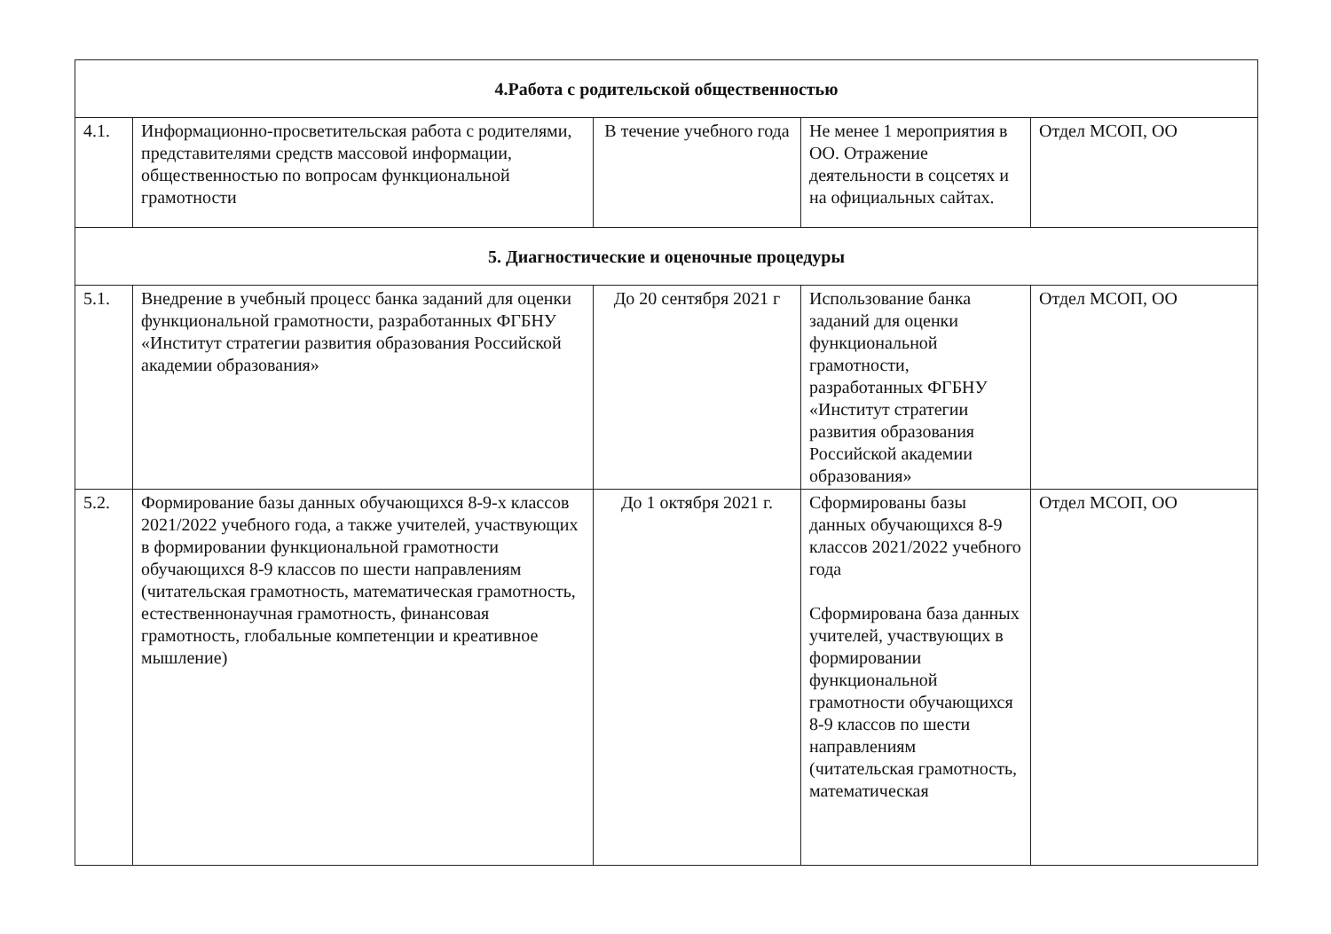| 4.Работа с родительской общественностью | | | | |
| 4.1. | Информационно-просветительская работа с родителями, представителями средств массовой информации, общественностью по вопросам функциональной грамотности | В течение учебного года | Не менее 1 мероприятия в ОО. Отражение деятельности в соцсетях и на официальных сайтах. | Отдел МСОП, ОО |
| 5. Диагностические и оценочные процедуры | | | | |
| 5.1. | Внедрение в учебный процесс банка заданий для оценки функциональной грамотности, разработанных ФГБНУ «Институт стратегии развития образования Российской академии образования» | До 20 сентября 2021 г | Использование банка заданий для оценки функциональной грамотности, разработанных ФГБНУ «Институт стратегии развития образования Российской академии образования» | Отдел МСОП, ОО |
| 5.2. | Формирование базы данных обучающихся 8-9-х классов 2021/2022 учебного года, а также учителей, участвующих в формировании функциональной грамотности обучающихся 8-9 классов по шести направлениям (читательская грамотность, математическая грамотность, естественнонаучная грамотность, финансовая грамотность, глобальные компетенции и креативное мышление) | До 1 октября 2021 г. | Сформированы базы данных обучающихся 8-9 классов 2021/2022 учебного года Сформирована база данных учителей, участвующих в формировании функциональной грамотности обучающихся 8-9 классов по шести направлениям (читательская грамотность, математическая | Отдел МСОП, ОО |